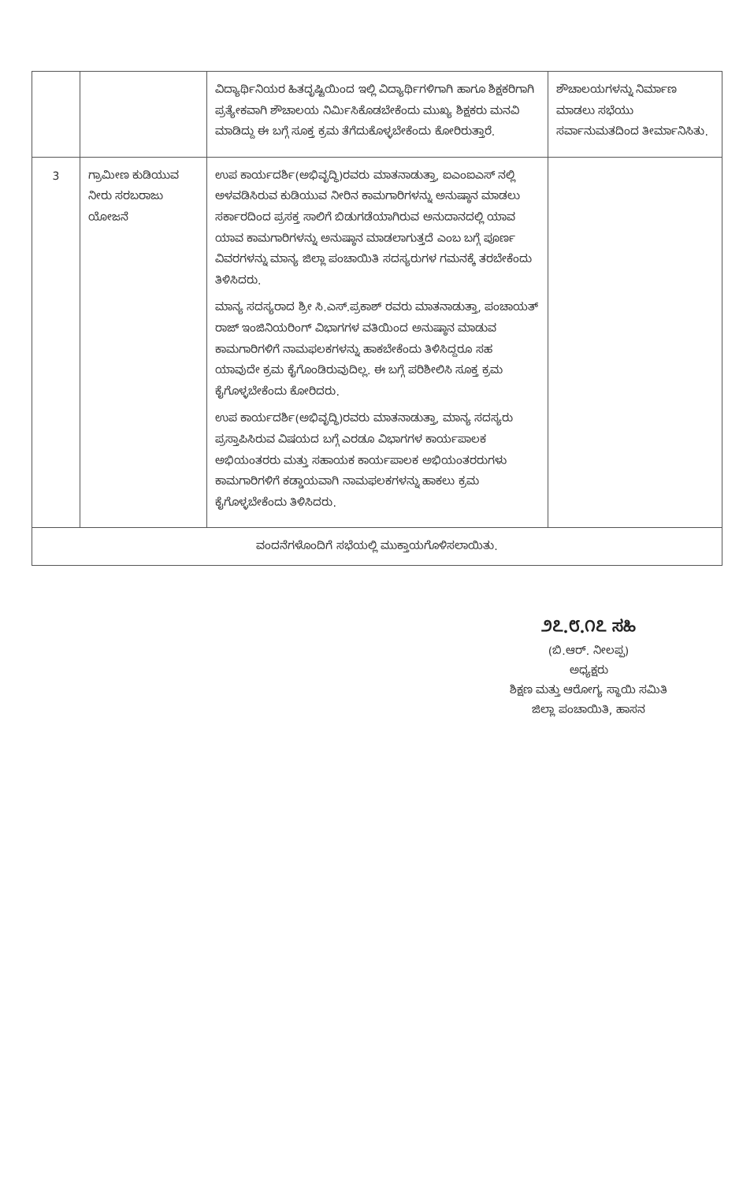| | | ವಿದ್ಯಾರ್ಥಿನಿಯರ ಹಿತದೃಷ್ಟಿಯಿಂದ ಇಲ್ಲಿ ವಿದ್ಯಾರ್ಥಿಗಳಿಗಾಗಿ ಹಾಗೂ ಶಿಕ್ಷಕರಿಗಾಗಿ ಪ್ರತ್ಯೇಕವಾಗಿ ಶೌಚಾಲಯ ನಿರ್ಮಿಸಿಕೊಡಬೇಕೆಂದು ಮುಖ್ಯ ಶಿಕ್ಷಕರು ಮನವಿ ಮಾಡಿದ್ದು ಈ ಬಗ್ಗೆ ಸೂಕ್ತ ಕ್ರಮ ತೆಗೆದುಕೊಳ್ಳಬೇಕೆಂದು ಕೋರಿರುತ್ತಾರೆ. | ಶೌಚಾಲಯಗಳನ್ನು ನಿರ್ಮಾಣ ಮಾಡಲು ಸಭೆಯು ಸರ್ವಾನುಮತದಿಂದ ತೀರ್ಮಾನಿಸಿತು. |
| 3 | ಗ್ರಾಮೀಣ ಕುಡಿಯುವ ನೀರು ಸರಬರಾಜು ಯೋಜನೆ | ಉಪ ಕಾರ್ಯದರ್ಶಿ(ಅಭಿವೃದ್ಧಿ)ರವರು ಮಾತನಾಡುತ್ತಾ, ಐಎಂಐಎಸ್ ನಲ್ಲಿ ಅಳವಡಿಸಿರುವ ಕುಡಿಯುವ ನೀರಿನ ಕಾಮಗಾರಿಗಳನ್ನು ಅನುಷ್ಠಾನ ಮಾಡಲು ಸರ್ಕಾರದಿಂದ ಪ್ರಸಕ್ತ ಸಾಲಿಗೆ ಬಿಡುಗಡೆಯಾಗಿರುವ ಅನುದಾನದಲ್ಲಿ ಯಾವ ಯಾವ ಕಾಮಗಾರಿಗಳನ್ನು ಅನುಷ್ಠಾನ ಮಾಡಲಾಗುತ್ತದೆ ಎಂಬ ಬಗ್ಗೆ ಪೂರ್ಣ ವಿವರಗಳನ್ನು ಮಾನ್ಯ ಜಿಲ್ಲಾ ಪಂಚಾಯಿತಿ ಸದಸ್ಯರುಗಳ ಗಮನಕ್ಕೆ ತರಬೇಕೆಂದು ತಿಳಿಸಿದರು. ಮಾನ್ಯ ಸದಸ್ಯರಾದ ಶ್ರೀ ಸಿ.ಎಸ್.ಪ್ರಕಾಶ್ ರವರು ಮಾತನಾಡುತ್ತಾ, ಪಂಚಾಯತ್ ರಾಜ್ ಇಂಜಿನಿಯರಿಂಗ್ ವಿಭಾಗಗಳ ವತಿಯಿಂದ ಅನುಷ್ಠಾನ ಮಾಡುವ ಕಾಮಗಾರಿಗಳಿಗೆ ನಾಮಫಲಕಗಳನ್ನು ಹಾಕಬೇಕೆಂದು ತಿಳಿಸಿದ್ದರೂ ಸಹ ಯಾವುದೇ ಕ್ರಮ ಕೈಗೊಂಡಿರುವುದಿಲ್ಲ. ಈ ಬಗ್ಗೆ ಪರಿಶೀಲಿಸಿ ಸೂಕ್ತ ಕ್ರಮ ಕೈಗೊಳ್ಳಬೇಕೆಂದು ಕೋರಿದರು. ಉಪ ಕಾರ್ಯದರ್ಶಿ(ಅಭಿವೃದ್ಧಿ)ರವರು ಮಾತನಾಡುತ್ತಾ, ಮಾನ್ಯ ಸದಸ್ಯರು ಪ್ರಸ್ತಾಪಿಸಿರುವ ವಿಷಯದ ಬಗ್ಗೆ ಎರಡೂ ವಿಭಾಗಗಳ ಕಾರ್ಯಪಾಲಕ ಅಭಿಯಂತರರು ಮತ್ತು ಸಹಾಯಕ ಕಾರ್ಯಪಾಲಕ ಅಭಿಯಂತರರುಗಳು ಕಾಮಗಾರಿಗಳಿಗೆ ಕಡ್ಡಾಯವಾಗಿ ನಾಮಫಲಕಗಳನ್ನು ಹಾಕಲು ಕ್ರಮ ಕೈಗೊಳ್ಳಬೇಕೆಂದು ತಿಳಿಸಿದರು. | |
| ವಂದನೆಗಳೊಂದಿಗೆ ಸಭೆಯಲ್ಲಿ ಮುಕ್ತಾಯಗೊಳಿಸಲಾಯಿತು. | | | |
೨೭.೮.೧೭ ಸಹಿ
(ಬಿ.ಆರ್. ನೀಲಪ್ಪ)
ಅಧ್ಯಕ್ಷರು
ಶಿಕ್ಷಣ ಮತ್ತು ಆರೋಗ್ಯ ಸ್ಥಾಯಿ ಸಮಿತಿ
ಜಿಲ್ಲಾ ಪಂಚಾಯಿತಿ, ಹಾಸನ